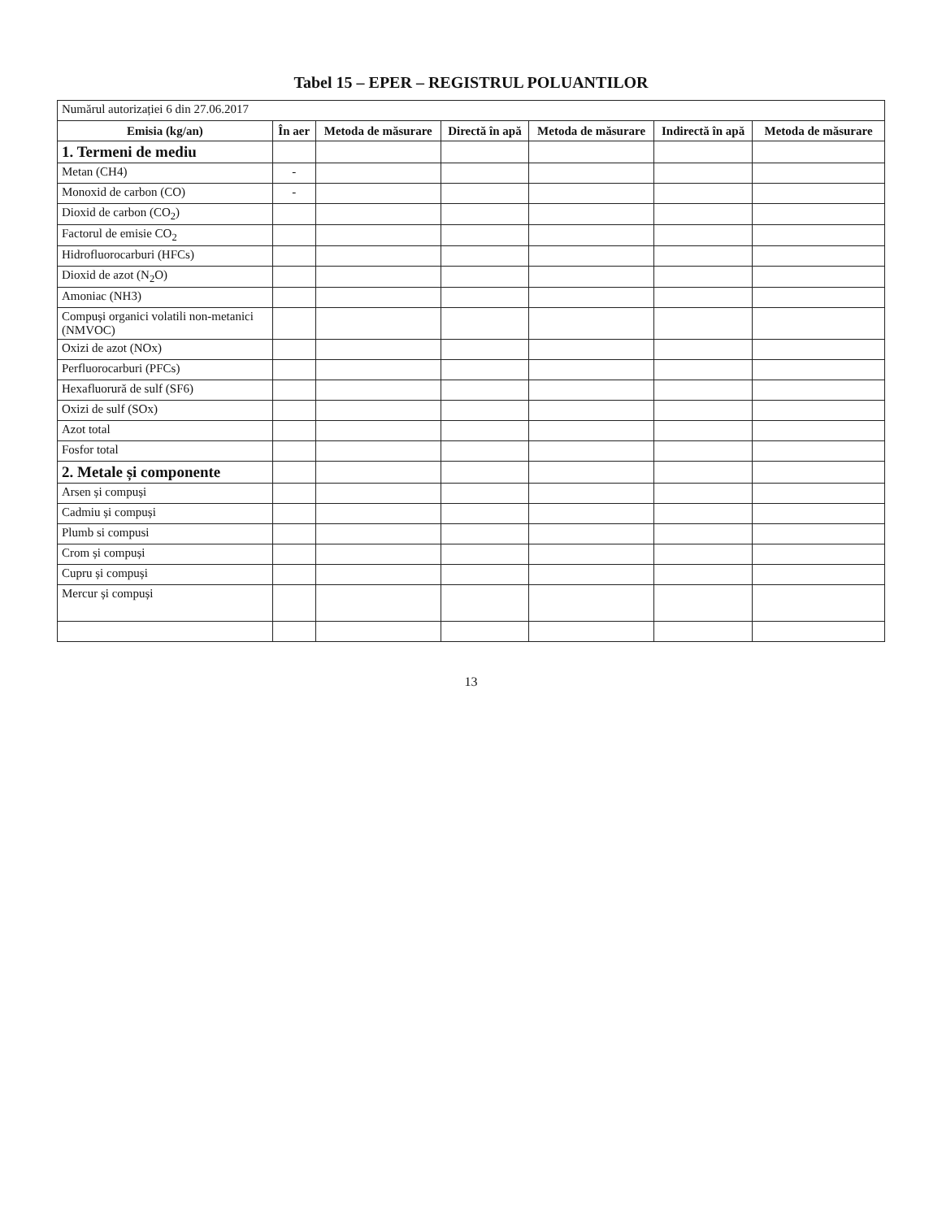Tabel 15 – EPER – REGISTRUL POLUANTILOR
| Numărul autorizației 6 din 27.06.2017 | | | | | | |
| Emisia (kg/an) | În aer | Metoda de măsurare | Directă în apă | Metoda de măsurare | Indirectă în apă | Metoda de măsurare |
| 1. Termeni de mediu | | | | | | |
| Metan (CH4) | - | | | | | |
| Monoxid de carbon (CO) | - | | | | | |
| Dioxid de carbon (CO<sub>2</sub>) | | | | | | |
| Factorul de emisie CO<sub>2</sub> | | | | | | |
| Hidrofluorocarburi (HFCs) | | | | | | |
| Dioxid de azot (N<sub>2</sub>O) | | | | | | |
| Amoniac (NH3) | | | | | | |
| Compuși organici volatili non-metanici (NMVOC) | | | | | | |
| Oxizi de azot (NOx) | | | | | | |
| Perfluorocarburi (PFCs) | | | | | | |
| Hexafluorură de sulf (SF6) | | | | | | |
| Oxizi de sulf (SOx) | | | | | | |
| Azot total | | | | | | |
| Fosfor total | | | | | | |
| 2. Metale și componente | | | | | | |
| Arsen și compuși | | | | | | |
| Cadmiu și compuși | | | | | | |
| Plumb si compusi | | | | | | |
| Crom și compuși | | | | | | |
| Cupru și compuși | | | | | | |
| Mercur și compuși | | | | | | |
13